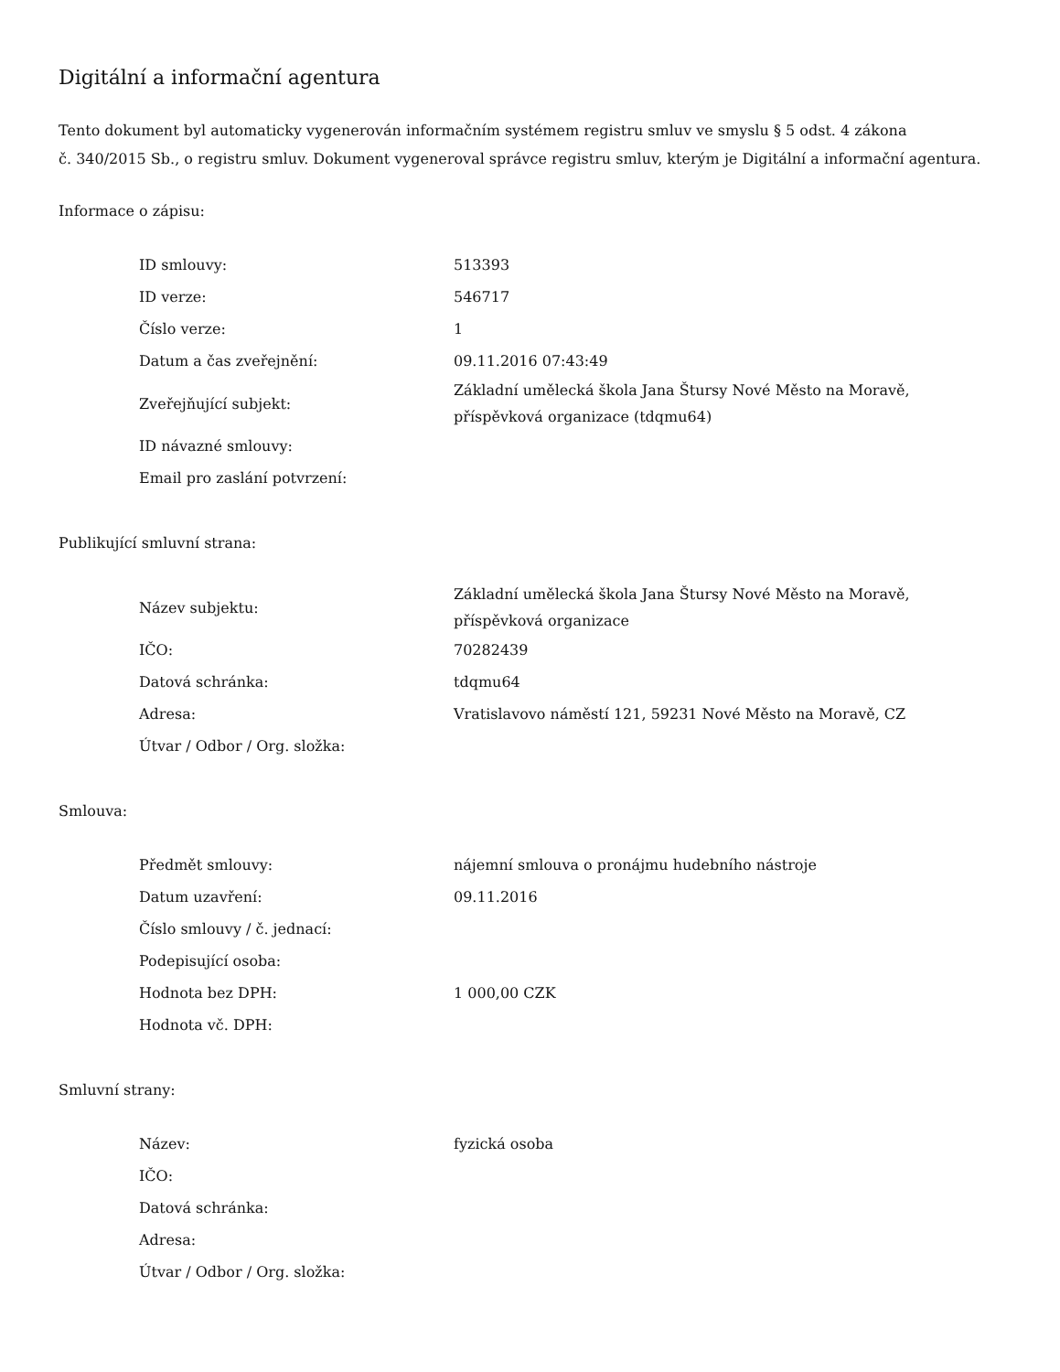Digitální a informační agentura
Tento dokument byl automaticky vygenerován informačním systémem registru smluv ve smyslu § 5 odst. 4 zákona
č. 340/2015 Sb., o registru smluv. Dokument vygeneroval správce registru smluv, kterým je Digitální a informační agentura.
Informace o zápisu:
| ID smlouvy: | 513393 |
| ID verze: | 546717 |
| Číslo verze: | 1 |
| Datum a čas zveřejnění: | 09.11.2016 07:43:49 |
| Zveřejňující subjekt: | Základní umělecká škola Jana Štursy Nové Město na Moravě, příspěvková organizace (tdqmu64) |
| ID návazné smlouvy: | |
| Email pro zaslání potvrzení: | |
Publikující smluvní strana:
| Název subjektu: | Základní umělecká škola Jana Štursy Nové Město na Moravě, příspěvková organizace |
| IČO: | 70282439 |
| Datová schránka: | tdqmu64 |
| Adresa: | Vratislavovo náměstí 121, 59231 Nové Město na Moravě, CZ |
| Útvar / Odbor / Org. složka: | |
Smlouva:
| Předmět smlouvy: | nájemní smlouva o pronájmu hudebního nástroje |
| Datum uzavření: | 09.11.2016 |
| Číslo smlouvy / č. jednací: | |
| Podepisující osoba: | |
| Hodnota bez DPH: | 1 000,00 CZK |
| Hodnota vč. DPH: | |
Smluvní strany:
| Název: | fyzická osoba |
| IČO: | |
| Datová schránka: | |
| Adresa: | |
| Útvar / Odbor / Org. složka: | |